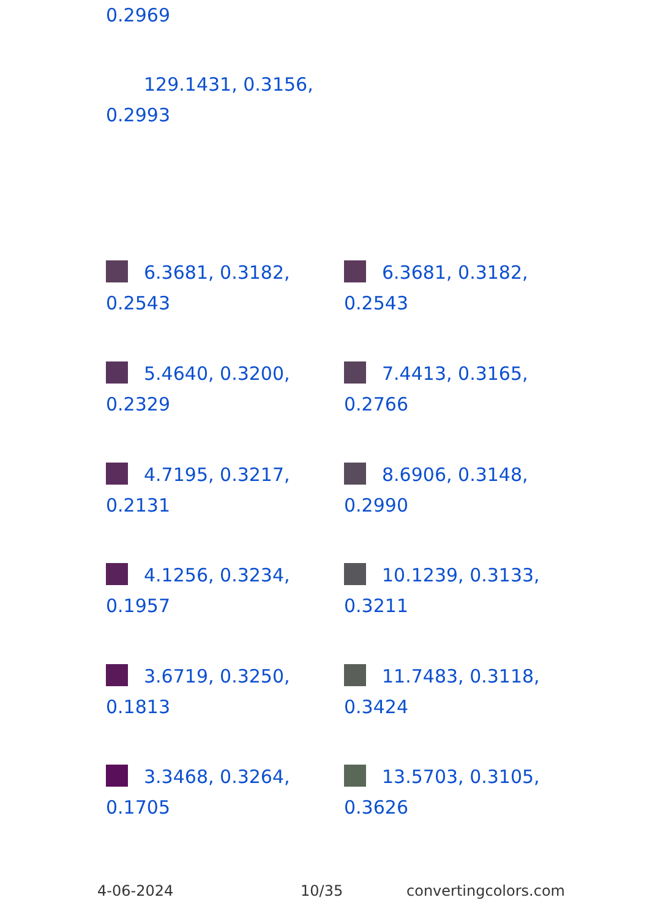0.2969
129.1431, 0.3156,
0.2993
6.3681, 0.3182,
0.2543
6.3681, 0.3182,
0.2543
5.4640, 0.3200,
0.2329
7.4413, 0.3165,
0.2766
4.7195, 0.3217,
0.2131
8.6906, 0.3148,
0.2990
4.1256, 0.3234,
0.1957
10.1239, 0.3133,
0.3211
3.6719, 0.3250,
0.1813
11.7483, 0.3118,
0.3424
3.3468, 0.3264,
0.1705
13.5703, 0.3105,
0.3626
4-06-2024 10/35 convertingcolors.com